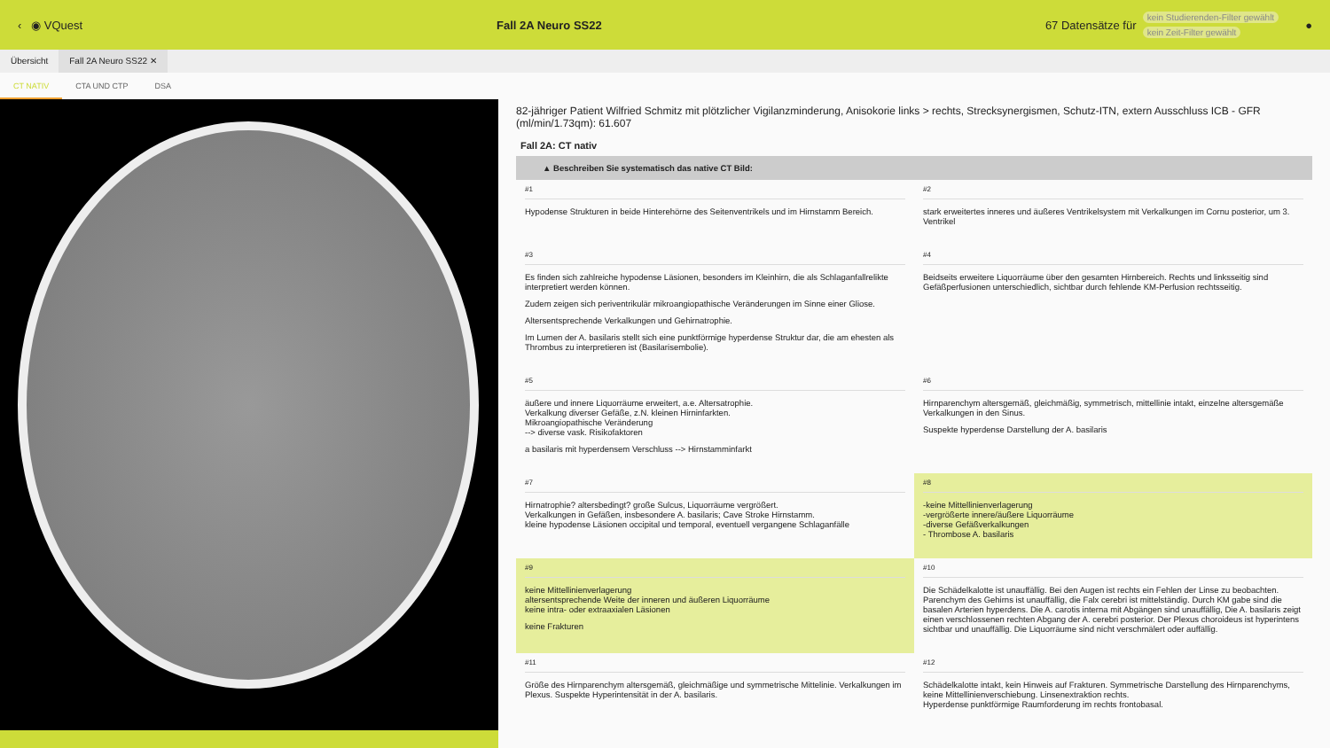‹ ◉ VQuest Fall 2A Neuro SS22 67 Datensätze für
kein Studierenden-Filter gewählt
kein Zeit-Filter gewählt
●
Übersicht Fall 2A Neuro SS22 ✕
CT NATIV CTA UND CTP DSA
82-jähriger Patient Wilfried Schmitz mit plötzlicher Vigilanzminderung, Anisokorie links > rechts, Strecksynergismen, Schutz-ITN, extern Ausschluss ICB - GFR (ml/min/1.73qm): 61.607
Fall 2A: CT nativ
▲ Beschreiben Sie systematisch das native CT Bild:
#1
Hypodense Strukturen in beide Hinterehörne des Seitenventrikels und im Hirnstamm Bereich.
#2
stark erweitertes inneres und äußeres Ventrikelsystem mit Verkalkungen im Cornu posterior, um 3. Ventrikel
#3
Es finden sich zahlreiche hypodense Läsionen, besonders im Kleinhirn, die als Schlaganfallrelikte interpretiert werden können.
Zudem zeigen sich periventrikulär mikroangiopathische Veränderungen im Sinne einer Gliose.
Altersentsprechende Verkalkungen und Gehirnatrophie.
Im Lumen der A. basilaris stellt sich eine punktförmige hyperdense Struktur dar, die am ehesten als Thrombus zu interpretieren ist (Basilarisembolie).
#4
Beidseits erweitere Liquorräume über den gesamten Hirnbereich. Rechts und linksseitig sind Gefäßperfusionen unterschiedlich, sichtbar durch fehlende KM-Perfusion rechtsseitig.
#5
äußere und innere Liquorräume erweitert, a.e. Altersatrophie.
Verkalkung diverser Gefäße, z.N. kleinen Hirninfarkten.
Mikroangiopathische Veränderung
--> diverse vask. Risikofaktoren
a basilaris mit hyperdensem Verschluss --> Hirnstamminfarkt
#6
Hirnparenchym altersgemäß, gleichmäßig, symmetrisch, mittellinie intakt, einzelne altersgemäße Verkalkungen in den Sinus.
Suspekte hyperdense Darstellung der A. basilaris
#7
Hirnatrophie? altersbedingt? große Sulcus, Liquorräume vergrößert.
Verkalkungen in Gefäßen, insbesondere A. basilaris; Cave Stroke Hirnstamm.
kleine hypodense Läsionen occipital und temporal, eventuell vergangene Schlaganfälle
#8
-keine Mittellinienverlagerung
-vergrößerte innere/äußere Liquorräume
-diverse Gefäßverkalkungen
- Thrombose A. basilaris
#9
keine Mittellinienverlagerung
altersentsprechende Weite der inneren und äußeren Liquorräume
keine intra- oder extraaxialen Läsionen
keine Frakturen
#10
Die Schädelkalotte ist unauffällig. Bei den Augen ist rechts ein Fehlen der Linse zu beobachten. Parenchym des Gehirns ist unauffällig, die Falx cerebri ist mittelständig. Durch KM gabe sind die basalen Arterien hyperdens. Die A. carotis interna mit Abgängen sind unauffällig, Die A. basilaris zeigt einen verschlossenen rechten Abgang der A. cerebri posterior. Der Plexus choroideus ist hyperintens sichtbar und unauffällig. Die Liquorräume sind nicht verschmälert oder auffällig.
#11
Größe des Hirnparenchym altersgemäß, gleichmäßige und symmetrische Mittelinie. Verkalkungen im Plexus. Suspekte Hyperintensität in der A. basilaris.
#12
Schädelkalotte intakt, kein Hinweis auf Frakturen. Symmetrische Darstellung des Hirnparenchyms, keine Mittellinienverschiebung. Linsenextraktion rechts.
Hyperdense punktförmige Raumforderung im rechts frontobasal.